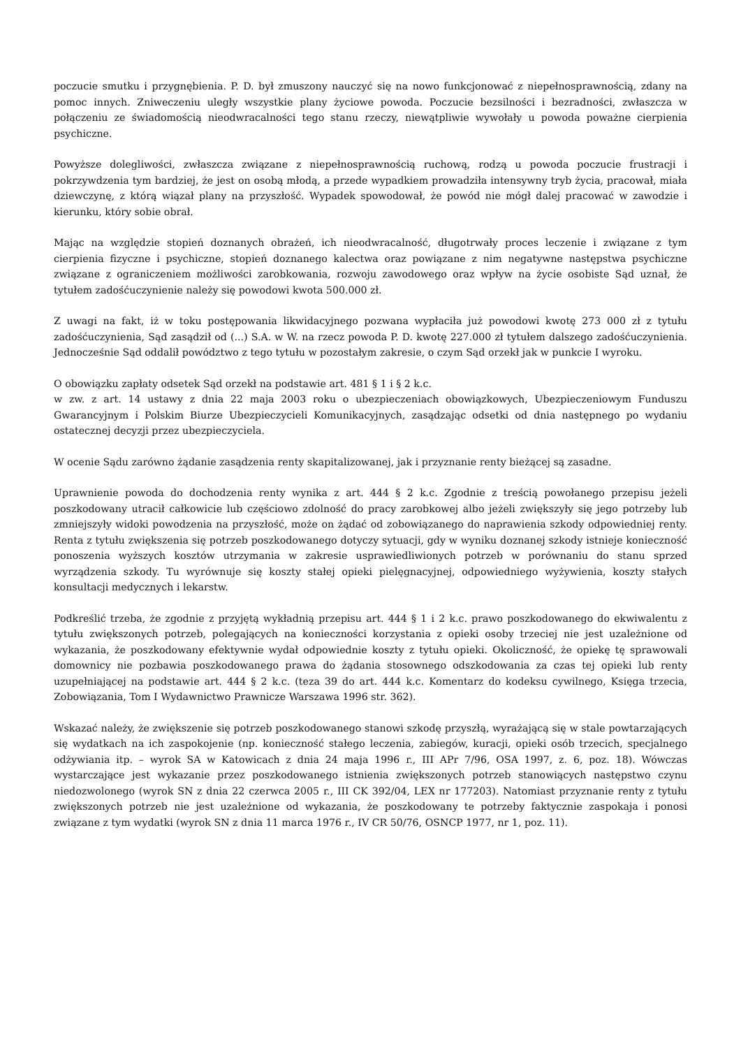poczucie smutku i przygnębienia. P. D. był zmuszony nauczyć się na nowo funkcjonować z niepełnosprawnością, zdany na pomoc innych. Zniweczeniu uległy wszystkie plany życiowe powoda. Poczucie bezsilności i bezradności, zwłaszcza w połączeniu ze świadomością nieodwracalności tego stanu rzeczy, niewątpliwie wywołały u powoda poważne cierpienia psychiczne.
Powyższe dolegliwości, zwłaszcza związane z niepełnosprawnością ruchową, rodzą u powoda poczucie frustracji i pokrzywdzenia tym bardziej, że jest on osobą młodą, a przede wypadkiem prowadziła intensywny tryb życia, pracował, miała dziewczynę, z którą wiązał plany na przyszłość. Wypadek spowodował, że powód nie mógł dalej pracować w zawodzie i kierunku, który sobie obrał.
Mając na względzie stopień doznanych obrażeń, ich nieodwracalność, długotrwały proces leczenie i związane z tym cierpienia fizyczne i psychiczne, stopień doznanego kalectwa oraz powiązane z nim negatywne następstwa psychiczne związane z ograniczeniem możliwości zarobkowania, rozwoju zawodowego oraz wpływ na życie osobiste Sąd uznał, że tytułem zadośćuczynienie należy się powodowi kwota 500.000 zł.
Z uwagi na fakt, iż w toku postępowania likwidacyjnego pozwana wypłaciła już powodowi kwotę 273 000 zł z tytułu zadośćuczynienia, Sąd zasądził od (...) S.A. w W. na rzecz powoda P. D. kwotę 227.000 zł tytułem dalszego zadośćuczynienia. Jednocześnie Sąd oddalił powództwo z tego tytułu w pozostałym zakresie, o czym Sąd orzekł jak w punkcie I wyroku.
O obowiązku zapłaty odsetek Sąd orzekł na podstawie art. 481 § 1 i § 2 k.c.
w zw. z art. 14 ustawy z dnia 22 maja 2003 roku o ubezpieczeniach obowiązkowych, Ubezpieczeniowym Funduszu Gwarancyjnym i Polskim Biurze Ubezpieczycieli Komunikacyjnych, zasądzając odsetki od dnia następnego po wydaniu ostatecznej decyzji przez ubezpieczyciela.
W ocenie Sądu zarówno żądanie zasądzenia renty skapitalizowanej, jak i przyznanie renty bieżącej są zasadne.
Uprawnienie powoda do dochodzenia renty wynika z art. 444 § 2 k.c. Zgodnie z treścią powołanego przepisu jeżeli poszkodowany utracił całkowicie lub częściowo zdolność do pracy zarobkowej albo jeżeli zwiększyły się jego potrzeby lub zmniejszyły widoki powodzenia na przyszłość, może on żądać od zobowiązanego do naprawienia szkody odpowiedniej renty. Renta z tytułu zwiększenia się potrzeb poszkodowanego dotyczy sytuacji, gdy w wyniku doznanej szkody istnieje konieczność ponoszenia wyższych kosztów utrzymania w zakresie usprawiedliwionych potrzeb w porównaniu do stanu sprzed wyrządzenia szkody. Tu wyrównuje się koszty stałej opieki pielęgnacyjnej, odpowiedniego wyżywienia, koszty stałych konsultacji medycznych i lekarstw.
Podkreślić trzeba, że zgodnie z przyjętą wykładnią przepisu art. 444 § 1 i 2 k.c. prawo poszkodowanego do ekwiwalentu z tytułu zwiększonych potrzeb, polegających na konieczności korzystania z opieki osoby trzeciej nie jest uzależnione od wykazania, że poszkodowany efektywnie wydał odpowiednie koszty z tytułu opieki. Okoliczność, że opiekę tę sprawowali domownicy nie pozbawia poszkodowanego prawa do żądania stosownego odszkodowania za czas tej opieki lub renty uzupełniającej na podstawie art. 444 § 2 k.c. (teza 39 do art. 444 k.c. Komentarz do kodeksu cywilnego, Księga trzecia, Zobowiązania, Tom I Wydawnictwo Prawnicze Warszawa 1996 str. 362).
Wskazać należy, że zwiększenie się potrzeb poszkodowanego stanowi szkodę przyszłą, wyrażającą się w stale powtarzających się wydatkach na ich zaspokojenie (np. konieczność stałego leczenia, zabiegów, kuracji, opieki osób trzecich, specjalnego odżywiania itp. – wyrok SA w Katowicach z dnia 24 maja 1996 r., III APr 7/96, OSA 1997, z. 6, poz. 18). Wówczas wystarczające jest wykazanie przez poszkodowanego istnienia zwiększonych potrzeb stanowiących następstwo czynu niedozwolonego (wyrok SN z dnia 22 czerwca 2005 r., III CK 392/04, LEX nr 177203). Natomiast przyznanie renty z tytułu zwiększonych potrzeb nie jest uzależnione od wykazania, że poszkodowany te potrzeby faktycznie zaspokaja i ponosi związane z tym wydatki (wyrok SN z dnia 11 marca 1976 r., IV CR 50/76, OSNCP 1977, nr 1, poz. 11).